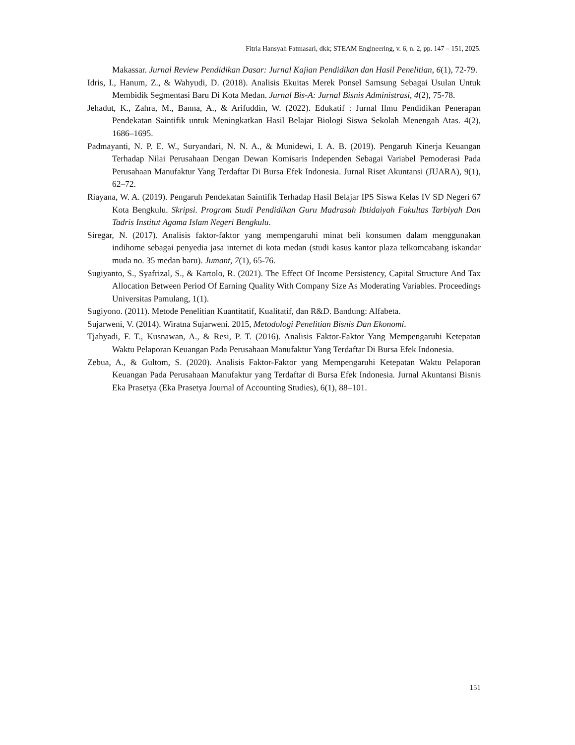Fitria Hansyah Fatmasari, dkk; STEAM Engineering, v. 6, n. 2, pp. 147 – 151, 2025.
Makassar. Jurnal Review Pendidikan Dasar: Jurnal Kajian Pendidikan dan Hasil Penelitian, 6(1), 72-79.
Idris, I., Hanum, Z., & Wahyudi, D. (2018). Analisis Ekuitas Merek Ponsel Samsung Sebagai Usulan Untuk Membidik Segmentasi Baru Di Kota Medan. Jurnal Bis-A: Jurnal Bisnis Administrasi, 4(2), 75-78.
Jehadut, K., Zahra, M., Banna, A., & Arifuddin, W. (2022). Edukatif : Jurnal Ilmu Pendidikan Penerapan Pendekatan Saintifik untuk Meningkatkan Hasil Belajar Biologi Siswa Sekolah Menengah Atas. 4(2), 1686–1695.
Padmayanti, N. P. E. W., Suryandari, N. N. A., & Munidewi, I. A. B. (2019). Pengaruh Kinerja Keuangan Terhadap Nilai Perusahaan Dengan Dewan Komisaris Independen Sebagai Variabel Pemoderasi Pada Perusahaan Manufaktur Yang Terdaftar Di Bursa Efek Indonesia. Jurnal Riset Akuntansi (JUARA), 9(1), 62–72.
Riayana, W. A. (2019). Pengaruh Pendekatan Saintifik Terhadap Hasil Belajar IPS Siswa Kelas IV SD Negeri 67 Kota Bengkulu. Skripsi. Program Studi Pendidikan Guru Madrasah Ibtidaiyah Fakultas Tarbiyah Dan Tadris Institut Agama Islam Negeri Bengkulu.
Siregar, N. (2017). Analisis faktor-faktor yang mempengaruhi minat beli konsumen dalam menggunakan indihome sebagai penyedia jasa internet di kota medan (studi kasus kantor plaza telkomcabang iskandar muda no. 35 medan baru). Jumant, 7(1), 65-76.
Sugiyanto, S., Syafrizal, S., & Kartolo, R. (2021). The Effect Of Income Persistency, Capital Structure And Tax Allocation Between Period Of Earning Quality With Company Size As Moderating Variables. Proceedings Universitas Pamulang, 1(1).
Sugiyono. (2011). Metode Penelitian Kuantitatif, Kualitatif, dan R&D. Bandung: Alfabeta.
Sujarweni, V. (2014). Wiratna Sujarweni. 2015, Metodologi Penelitian Bisnis Dan Ekonomi.
Tjahyadi, F. T., Kusnawan, A., & Resi, P. T. (2016). Analisis Faktor-Faktor Yang Mempengaruhi Ketepatan Waktu Pelaporan Keuangan Pada Perusahaan Manufaktur Yang Terdaftar Di Bursa Efek Indonesia.
Zebua, A., & Gultom, S. (2020). Analisis Faktor-Faktor yang Mempengaruhi Ketepatan Waktu Pelaporan Keuangan Pada Perusahaan Manufaktur yang Terdaftar di Bursa Efek Indonesia. Jurnal Akuntansi Bisnis Eka Prasetya (Eka Prasetya Journal of Accounting Studies), 6(1), 88–101.
151